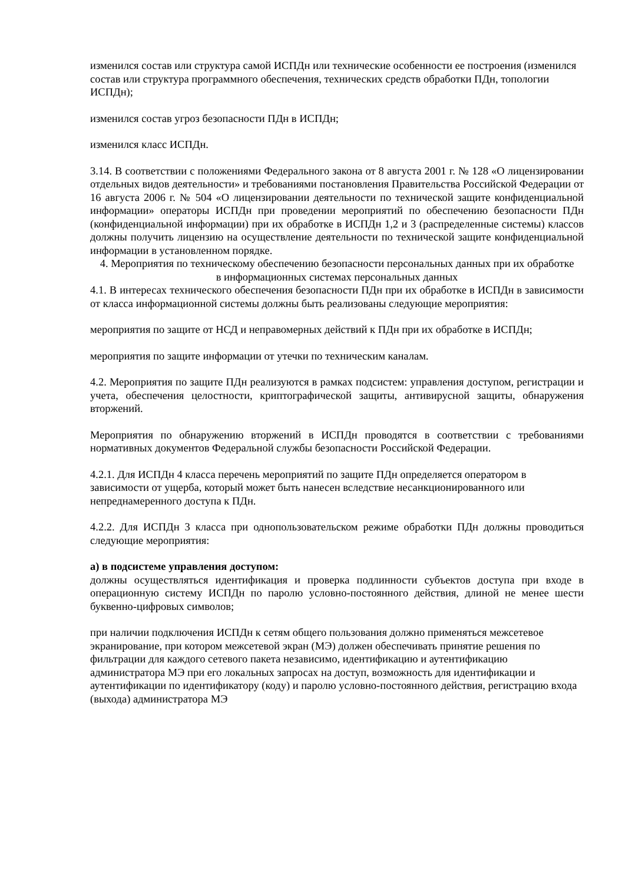изменился состав или структура самой ИСПДн или технические особенности ее построения (изменился состав или структура программного обеспечения, технических средств обработки ПДн, топологии ИСПДн);
изменился состав угроз безопасности ПДн в ИСПДн;
изменился класс ИСПДн.
3.14. В соответствии с положениями Федерального закона от 8 августа 2001 г. № 128 «О лицензировании отдельных видов деятельности» и требованиями постановления Правительства Российской Федерации от 16 августа 2006 г. № 504 «О лицензировании деятельности по технической защите конфиденциальной информации» операторы ИСПДн при проведении мероприятий по обеспечению безопасности ПДн (конфиденциальной информации) при их обработке в ИСПДн 1,2 и 3 (распределенные системы) классов должны получить лицензию на осуществление деятельности по технической защите конфиденциальной информации в установленном порядке.
4. Мероприятия по техническому обеспечению безопасности персональных данных при их обработке
в информационных системах персональных данных
4.1. В интересах технического обеспечения безопасности ПДн при их обработке в ИСПДн в зависимости от класса информационной системы должны быть реализованы следующие мероприятия:
мероприятия по защите от НСД и неправомерных действий к ПДн при их обработке в ИСПДн;
мероприятия по защите информации от утечки по техническим каналам.
4.2. Мероприятия по защите ПДн реализуются в рамках подсистем: управления доступом, регистрации и учета, обеспечения целостности, криптографической защиты, антивирусной защиты, обнаружения вторжений.
Мероприятия по обнаружению вторжений в ИСПДн проводятся в соответствии с требованиями нормативных документов Федеральной службы безопасности Российской Федерации.
4.2.1. Для ИСПДн 4 класса перечень мероприятий по защите ПДн определяется оператором в зависимости от ущерба, который может быть нанесен вследствие несанкционированного или непреднамеренного доступа к ПДн.
4.2.2. Для ИСПДн 3 класса при однопользовательском режиме обработки ПДн должны проводиться следующие мероприятия:
а) в подсистеме управления доступом:
должны осуществляться идентификация и проверка подлинности субъектов доступа при входе в операционную систему ИСПДн по паролю условно-постоянного действия, длиной не менее шести буквенно-цифровых символов;
при наличии подключения ИСПДн к сетям общего пользования должно применяться межсетевое экранирование, при котором межсетевой экран (МЭ) должен обеспечивать принятие решения по фильтрации для каждого сетевого пакета независимо, идентификацию и аутентификацию администратора МЭ при его локальных запросах на доступ, возможность для идентификации и аутентификации по идентификатору (коду) и паролю условно-постоянного действия, регистрацию входа (выхода) администратора МЭ